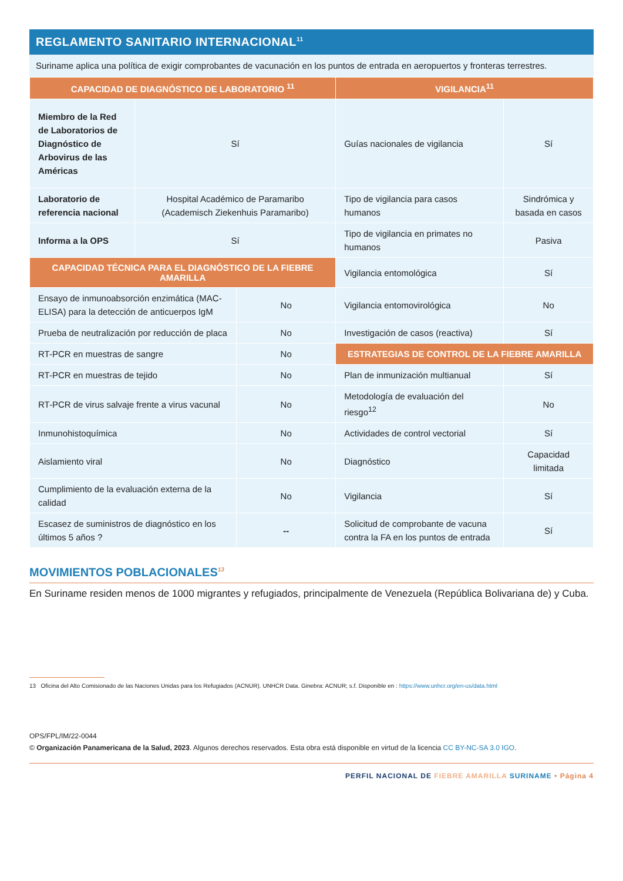REGLAMENTO SANITARIO INTERNACIONAL<sup>11</sup>
Suriname aplica una política de exigir comprobantes de vacunación en los puntos de entrada en aeropuertos y fronteras terrestres.
| CAPACIDAD DE DIAGNÓSTICO DE LABORATORIO <sup>11</sup> | | | VIGILANCIA<sup>11</sup> | |
| --- | --- | --- | --- | --- |
| Miembro de la Red de Laboratorios de Diagnóstico de Arbovirus de las Américas | Sí | | Guías nacionales de vigilancia | Sí |
| Laboratorio de referencia nacional | Hospital Académico de Paramaribo (Academisch Ziekenhuis Paramaribo) | | Tipo de vigilancia para casos humanos | Sindrómica y basada en casos |
| Informa a la OPS | Sí | | Tipo de vigilancia en primates no humanos | Pasiva |
| CAPACIDAD TÉCNICA PARA EL DIAGNÓSTICO DE LA FIEBRE AMARILLA | | | Vigilancia entomológica | Sí |
| Ensayo de inmunoabsorción enzimática (MAC-ELISA) para la detección de anticuerpos IgM | | No | Vigilancia entomovirológica | No |
| Prueba de neutralización por reducción de placa | | No | Investigación de casos (reactiva) | Sí |
| RT-PCR en muestras de sangre | | No | ESTRATEGIAS DE CONTROL DE LA FIEBRE AMARILLA | |
| RT-PCR en muestras de tejido | | No | Plan de inmunización multianual | Sí |
| RT-PCR de virus salvaje frente a virus vacunal | | No | Metodología de evaluación del riesgo<sup>12</sup> | No |
| Inmunohistoquímica | | No | Actividades de control vectorial | Sí |
| Aislamiento viral | | No | Diagnóstico | Capacidad limitada |
| Cumplimiento de la evaluación externa de la calidad | | No | Vigilancia | Sí |
| Escasez de suministros de diagnóstico en los últimos 5 años ? | | -- | Solicitud de comprobante de vacuna contra la FA en los puntos de entrada | Sí |
MOVIMIENTOS POBLACIONALES<sup>13</sup>
En Suriname residen menos de 1000 migrantes y refugiados, principalmente de Venezuela (República Bolivariana de) y Cuba.
13 Oficina del Alto Comisionado de las Naciones Unidas para los Refugiados (ACNUR). UNHCR Data. Ginebra: ACNUR; s.f. Disponible en : https://www.unhcr.org/en-us/data.html
OPS/FPL/IM/22-0044
© Organización Panamericana de la Salud, 2023. Algunos derechos reservados. Esta obra está disponible en virtud de la licencia CC BY-NC-SA 3.0 IGO.
PERFIL NACIONAL DE FIEBRE AMARILLA SURINAME • Página 4